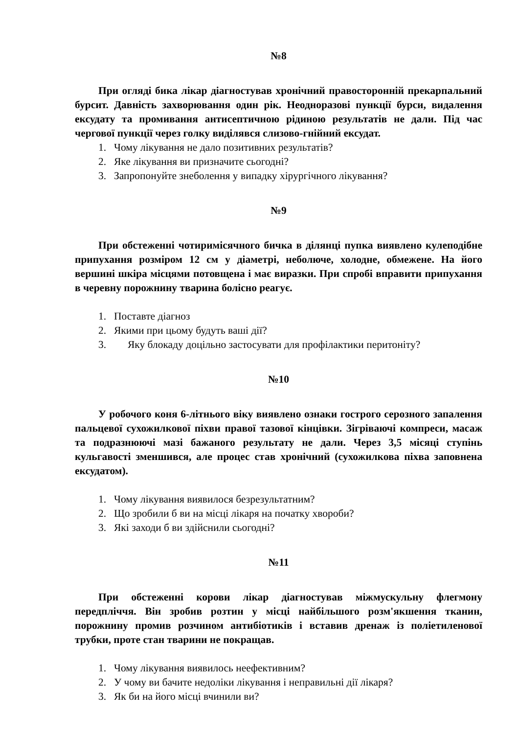№8
При огляді бика лікар діагностував хронічний правосторонній прекарпальний бурсит. Давність захворювання один рік. Неодноразові пункції бурси, видалення ексудату та промивання антисептичною рідиною результатів не дали. Під час чергової пункції через голку виділявся слизово-гнійний ексудат.
1. Чому лікування не дало позитивних результатів?
2. Яке лікування ви призначите сьогодні?
3. Запропонуйте знеболення у випадку хірургічного лікування?
№9
При обстеженні чотиримісячного бичка в ділянці пупка виявлено кулеподібне припухання розміром 12 см у діаметрі, неболюче, холодне, обмежене. На його вершині шкіра місцями потовщена і має виразки. При спробі вправити припухання в черевну порожнину тварина болісно реагує.
1. Поставте діагноз
2. Якими при цьому будуть ваші дії?
3. Яку блокаду доцільно застосувати для профілактики перитоніту?
№10
У робочого коня 6-літнього віку виявлено ознаки гострого серозного запалення пальцевої сухожилкової піхви правої тазової кінцівки. Зігріваючі компреси, масаж та подразнюючі мазі бажаного результату не дали. Через 3,5 місяці ступінь кульгавості зменшився, але процес став хронічний (сухожилкова піхва заповнена ексудатом).
1. Чому лікування виявилося безрезультатним?
2. Що зробили б ви на місці лікаря на початку хвороби?
3. Які заходи б ви здійснили сьогодні?
№11
При обстеженні корови лікар діагностував міжмускульну флегмону передпліччя. Він зробив розтин у місці найбільшого розм'якшення тканин, порожнину промив розчином антибіотиків і вставив дренаж із поліетиленової трубки, проте стан тварини не покращав.
1. Чому лікування виявилось неефективним?
2. У чому ви бачите недоліки лікування і неправильні дії лікаря?
3. Як би на його місці вчинили ви?